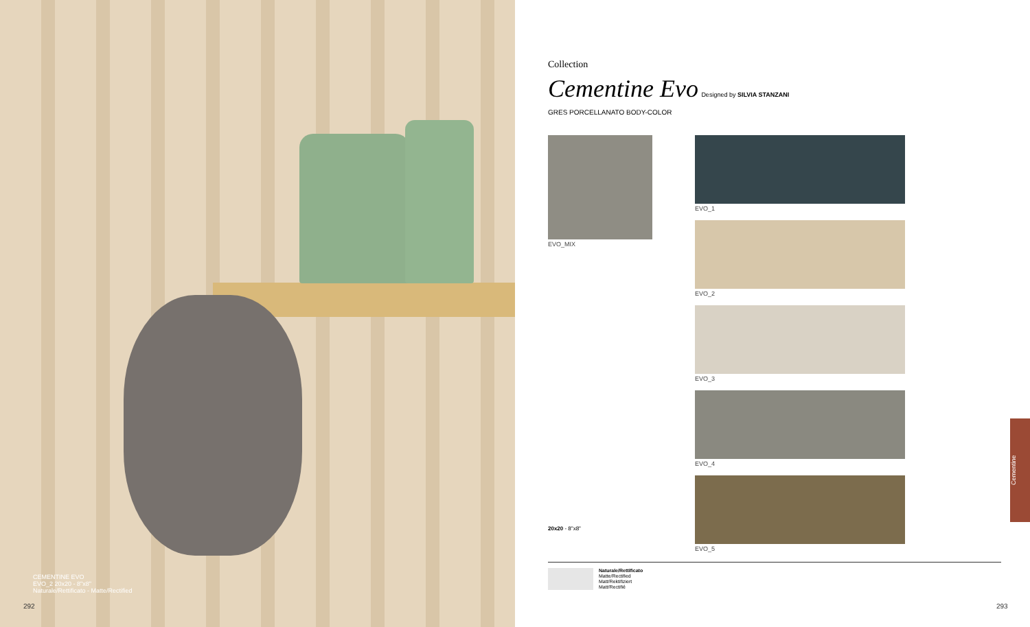CEMENTINE EVO
EVO_2 20x20 - 8"x8"
Naturale/Rettificato - Matte/Rectified
292
Collection
Cementine Evo Designed by SILVIA STANZANI
GRES PORCELLANATO BODY-COLOR
EVO_MIX EVO_1
EVO_2
EVO_3
EVO_4
EVO_5
20x20 - 8"x8"
Naturale/Rettificato
Matte/Rectified
Matt/Rektifiziert
Matt/Rectifié
Cementine
293